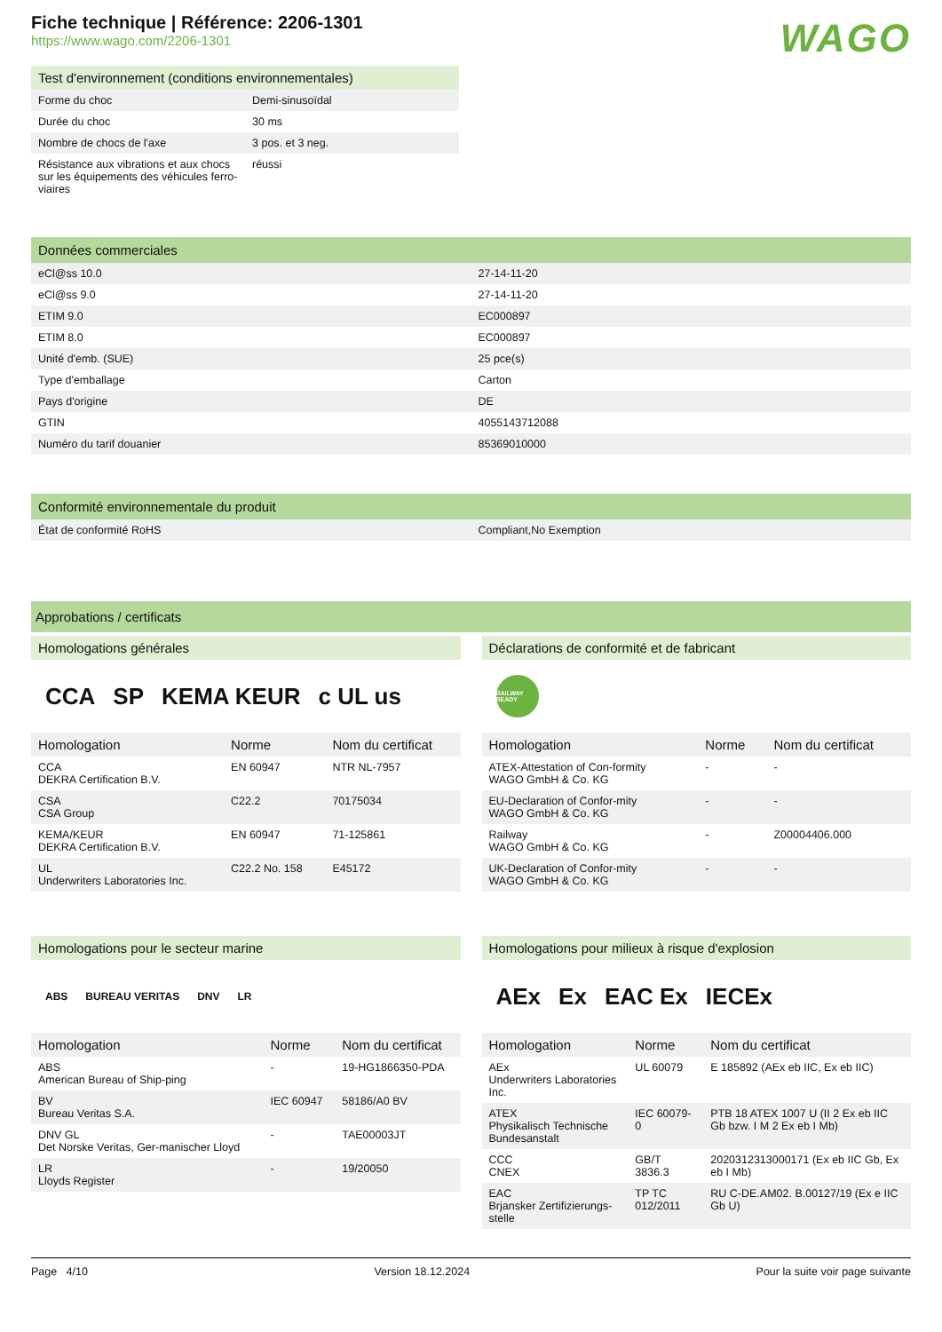Fiche technique | Référence: 2206-1301
https://www.wago.com/2206-1301
WAGO
Test d'environnement (conditions environnementales)
| Forme du choc | Demi-sinusoïdal |
| Durée du choc | 30 ms |
| Nombre de chocs de l'axe | 3 pos. et 3 neg. |
| Résistance aux vibrations et aux chocs sur les équipements des véhicules ferro-viaires | réussi |
Données commerciales
| eCl@ss 10.0 | 27-14-11-20 |
| eCl@ss 9.0 | 27-14-11-20 |
| ETIM 9.0 | EC000897 |
| ETIM 8.0 | EC000897 |
| Unité d'emb. (SUE) | 25 pce(s) |
| Type d'emballage | Carton |
| Pays d'origine | DE |
| GTIN | 4055143712088 |
| Numéro du tarif douanier | 85369010000 |
Conformité environnementale du produit
| État de conformité RoHS | Compliant,No Exemption |
Approbations / certificats
Homologations générales
CCA SP KEMA KEUR c UL us
| Homologation | Norme | Nom du certificat |
| --- | --- | --- |
| CCA DEKRA Certification B.V. | EN 60947 | NTR NL-7957 |
| CSA CSA Group | C22.2 | 70175034 |
| KEMA/KEUR DEKRA Certification B.V. | EN 60947 | 71-125861 |
| UL Underwriters Laboratories Inc. | C22.2 No. 158 | E45172 |
Déclarations de conformité et de fabricant
RAILWAY READY
| Homologation | Norme | Nom du certificat |
| --- | --- | --- |
| ATEX-Attestation of Con-formity WAGO GmbH & Co. KG | - | - |
| EU-Declaration of Confor-mity WAGO GmbH & Co. KG | - | - |
| Railway WAGO GmbH & Co. KG | - | Z00004406.000 |
| UK-Declaration of Confor-mity WAGO GmbH & Co. KG | - | - |
Homologations pour le secteur marine
ABS BUREAU VERITAS DNV LR
| Homologation | Norme | Nom du certificat |
| --- | --- | --- |
| ABS American Bureau of Ship-ping | - | 19-HG1866350-PDA |
| BV Bureau Veritas S.A. | IEC 60947 | 58186/A0 BV |
| DNV GL Det Norske Veritas, Ger-manischer Lloyd | - | TAE00003JT |
| LR Lloyds Register | - | 19/20050 |
Homologations pour milieux à risque d'explosion
AEx Ex EAC Ex IECEx
| Homologation | Norme | Nom du certificat |
| --- | --- | --- |
| AEx Underwriters Laboratories Inc. | UL 60079 | E 185892 (AEx eb IIC, Ex eb IIC) |
| ATEX Physikalisch Technische Bundesanstalt | IEC 60079-0 | PTB 18 ATEX 1007 U (II 2 Ex eb IIC Gb bzw. I M 2 Ex eb I Mb) |
| CCC CNEX | GB/T 3836.3 | 2020312313000171 (Ex eb IIC Gb, Ex eb I Mb) |
| EAC Brjansker Zertifizierungs-stelle | TP TC 012/2011 | RU C-DE.AM02. B.00127/19 (Ex e IIC Gb U) |
Page 4/10 Version 18.12.2024 Pour la suite voir page suivante